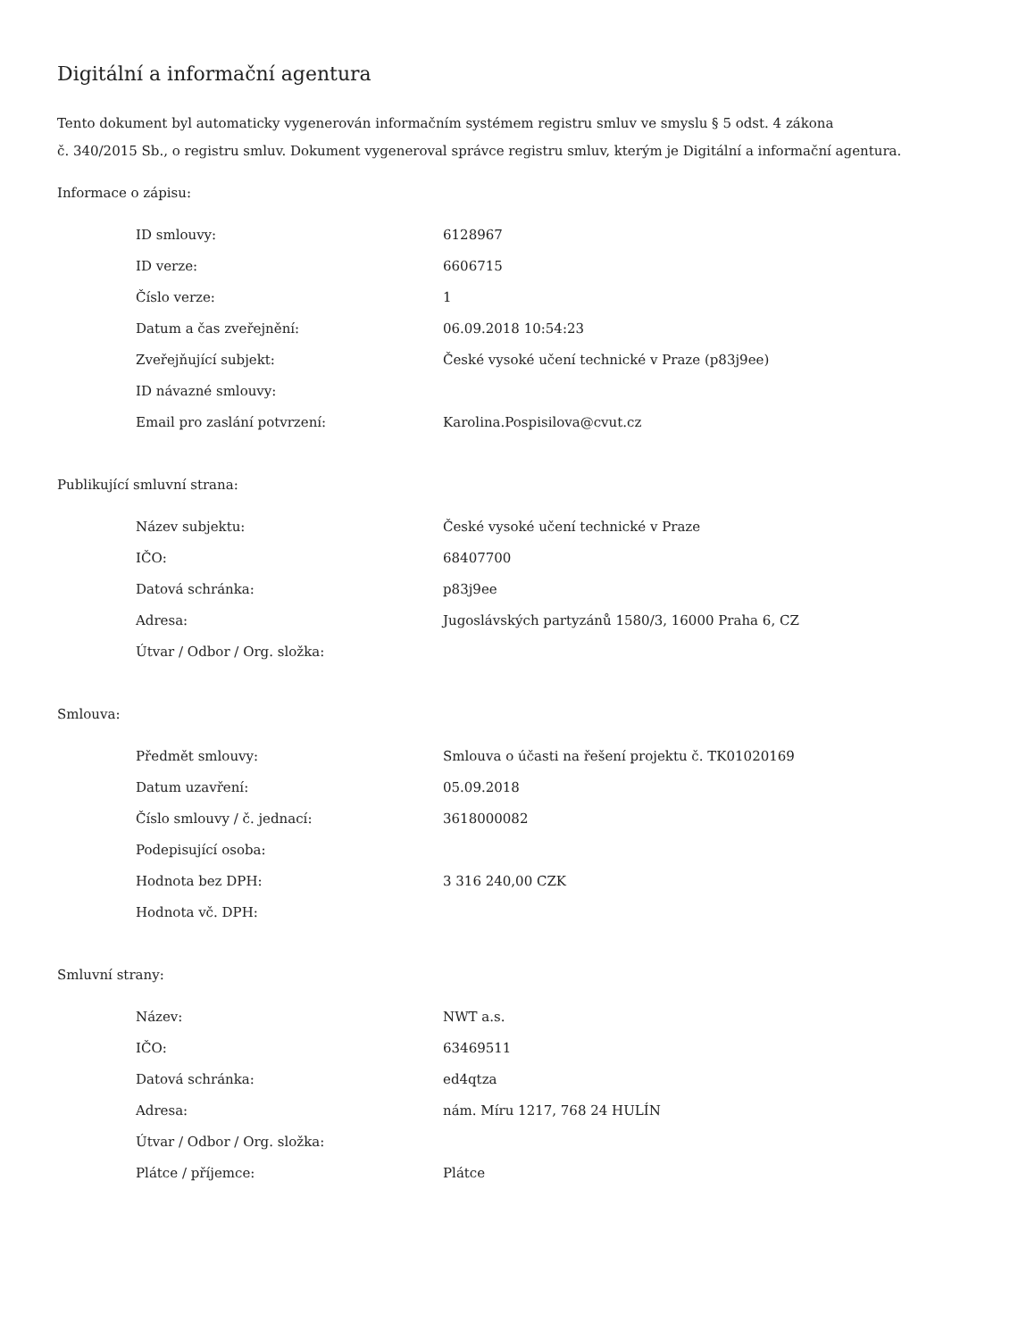Digitální a informační agentura
Tento dokument byl automaticky vygenerován informačním systémem registru smluv ve smyslu § 5 odst. 4 zákona
č. 340/2015 Sb., o registru smluv. Dokument vygeneroval správce registru smluv, kterým je Digitální a informační agentura.
Informace o zápisu:
| ID smlouvy: | 6128967 |
| ID verze: | 6606715 |
| Číslo verze: | 1 |
| Datum a čas zveřejnění: | 06.09.2018 10:54:23 |
| Zveřejňující subjekt: | České vysoké učení technické v Praze (p83j9ee) |
| ID návazné smlouvy: | |
| Email pro zaslání potvrzení: | Karolina.Pospisilova@cvut.cz |
Publikující smluvní strana:
| Název subjektu: | České vysoké učení technické v Praze |
| IČO: | 68407700 |
| Datová schránka: | p83j9ee |
| Adresa: | Jugoslávských partyzánů 1580/3, 16000 Praha 6, CZ |
| Útvar / Odbor / Org. složka: | |
Smlouva:
| Předmět smlouvy: | Smlouva o účasti na řešení projektu č. TK01020169 |
| Datum uzavření: | 05.09.2018 |
| Číslo smlouvy / č. jednací: | 3618000082 |
| Podepisující osoba: | |
| Hodnota bez DPH: | 3 316 240,00 CZK |
| Hodnota vč. DPH: | |
Smluvní strany:
| Název: | NWT a.s. |
| IČO: | 63469511 |
| Datová schránka: | ed4qtza |
| Adresa: | nám. Míru 1217, 768 24 HULÍN |
| Útvar / Odbor / Org. složka: | |
| Plátce / příjemce: | Plátce |